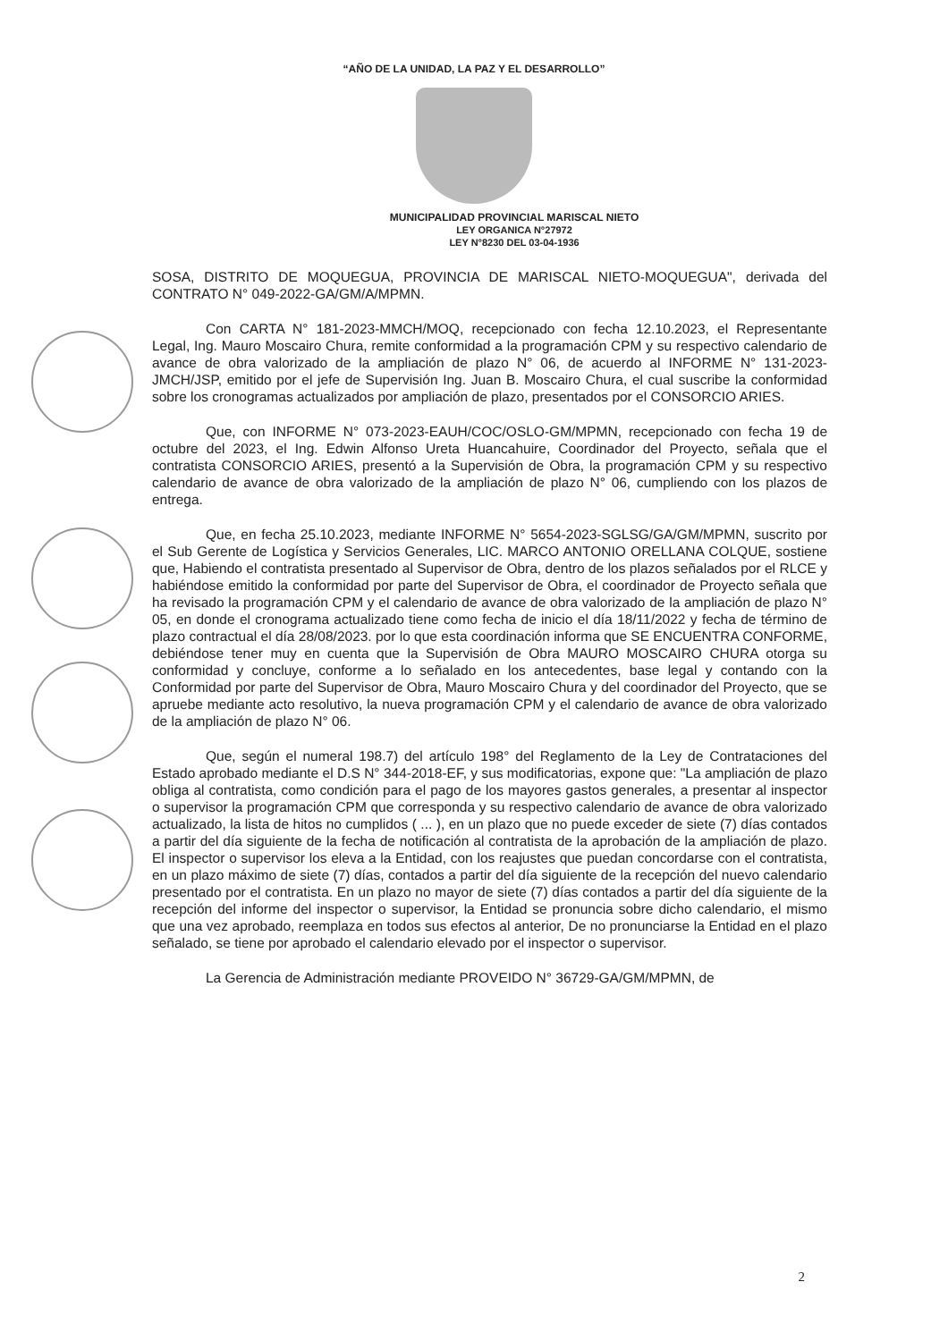“AÑO DE LA UNIDAD, LA PAZ Y EL DESARROLLO”
MUNICIPALIDAD PROVINCIAL MARISCAL NIETO
LEY ORGANICA N°27972
LEY N°8230 DEL 03-04-1936
SOSA, DISTRITO DE MOQUEGUA, PROVINCIA DE MARISCAL NIETO-MOQUEGUA", derivada del CONTRATO N° 049-2022-GA/GM/A/MPMN.
Con CARTA N° 181-2023-MMCH/MOQ, recepcionado con fecha 12.10.2023, el Representante Legal, Ing. Mauro Moscairo Chura, remite conformidad a la programación CPM y su respectivo calendario de avance de obra valorizado de la ampliación de plazo N° 06, de acuerdo al INFORME N° 131-2023- JMCH/JSP, emitido por el jefe de Supervisión Ing. Juan B. Moscairo Chura, el cual suscribe la conformidad sobre los cronogramas actualizados por ampliación de plazo, presentados por el CONSORCIO ARIES.
Que, con INFORME N° 073-2023-EAUH/COC/OSLO-GM/MPMN, recepcionado con fecha 19 de octubre del 2023, el Ing. Edwin Alfonso Ureta Huancahuire, Coordinador del Proyecto, señala que el contratista CONSORCIO ARIES, presentó a la Supervisión de Obra, la programación CPM y su respectivo calendario de avance de obra valorizado de la ampliación de plazo N° 06, cumpliendo con los plazos de entrega.
Que, en fecha 25.10.2023, mediante INFORME N° 5654-2023-SGLSG/GA/GM/MPMN, suscrito por el Sub Gerente de Logística y Servicios Generales, LIC. MARCO ANTONIO ORELLANA COLQUE, sostiene que, Habiendo el contratista presentado al Supervisor de Obra, dentro de los plazos señalados por el RLCE y habiéndose emitido la conformidad por parte del Supervisor de Obra, el coordinador de Proyecto señala que ha revisado la programación CPM y el calendario de avance de obra valorizado de la ampliación de plazo N° 05, en donde el cronograma actualizado tiene como fecha de inicio el día 18/11/2022 y fecha de término de plazo contractual el día 28/08/2023. por lo que esta coordinación informa que SE ENCUENTRA CONFORME, debiéndose tener muy en cuenta que la Supervisión de Obra MAURO MOSCAIRO CHURA otorga su conformidad y concluye, conforme a lo señalado en los antecedentes, base legal y contando con la Conformidad por parte del Supervisor de Obra, Mauro Moscairo Chura y del coordinador del Proyecto, que se apruebe mediante acto resolutivo, la nueva programación CPM y el calendario de avance de obra valorizado de la ampliación de plazo N° 06.
Que, según el numeral 198.7) del artículo 198° del Reglamento de la Ley de Contrataciones del Estado aprobado mediante el D.S N° 344-2018-EF, y sus modificatorias, expone que: "La ampliación de plazo obliga al contratista, como condición para el pago de los mayores gastos generales, a presentar al inspector o supervisor la programación CPM que corresponda y su respectivo calendario de avance de obra valorizado actualizado, la lista de hitos no cumplidos ( ... ), en un plazo que no puede exceder de siete (7) días contados a partir del día siguiente de la fecha de notificación al contratista de la aprobación de la ampliación de plazo. El inspector o supervisor los eleva a la Entidad, con los reajustes que puedan concordarse con el contratista, en un plazo máximo de siete (7) días, contados a partir del día siguiente de la recepción del nuevo calendario presentado por el contratista. En un plazo no mayor de siete (7) días contados a partir del día siguiente de la recepción del informe del inspector o supervisor, la Entidad se pronuncia sobre dicho calendario, el mismo que una vez aprobado, reemplaza en todos sus efectos al anterior, De no pronunciarse la Entidad en el plazo señalado, se tiene por aprobado el calendario elevado por el inspector o supervisor.
La Gerencia de Administración mediante PROVEIDO N° 36729-GA/GM/MPMN, de
2